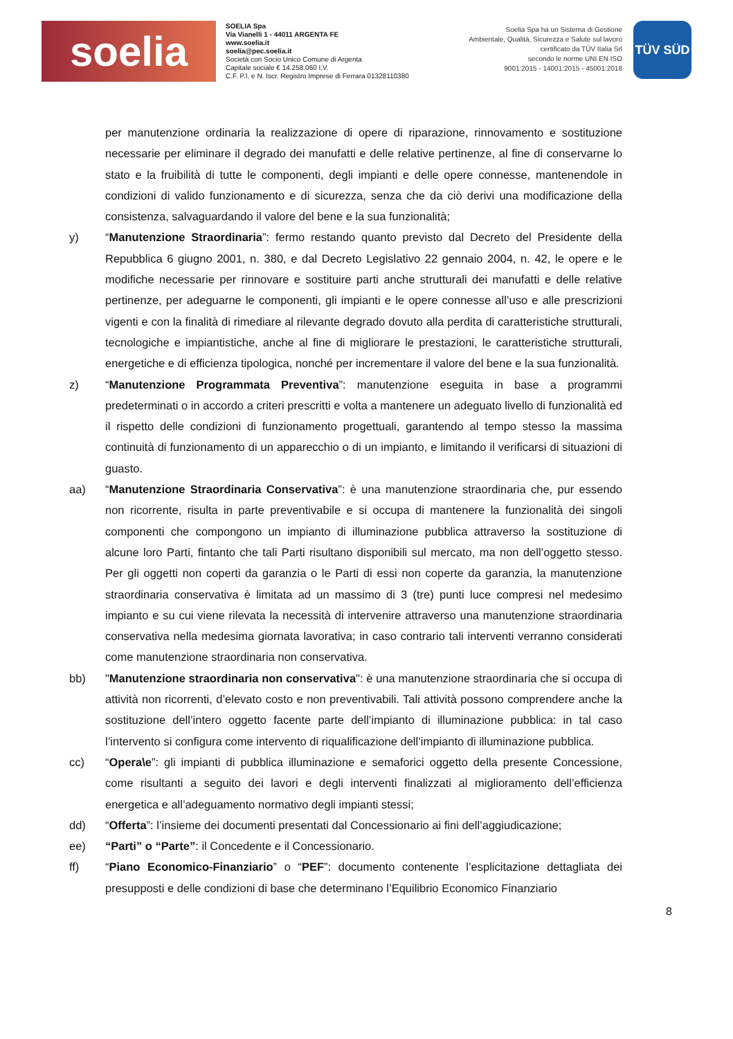soelia
SOELIA Spa
Via Vianelli 1 - 44011 ARGENTA FE
www.soelia.it
soelia@pec.soelia.it
Società con Socio Unico Comune di Argenta
Capitale sociale € 14.258.060 I.V.
C.F. P.I. e N. Iscr. Registro Imprese di Ferrara 01328110380
Soelia Spa ha un Sistema di Gestione
Ambientale, Qualità, Sicurezza e Salute sul lavoro
certificato da TÜV Italia Srl
secondo le norme UNI EN ISO
9001:2015 - 14001:2015 - 45001:2018
TÜV SÜD
per manutenzione ordinaria la realizzazione di opere di riparazione, rinnovamento e sostituzione necessarie per eliminare il degrado dei manufatti e delle relative pertinenze, al fine di conservarne lo stato e la fruibilità di tutte le componenti, degli impianti e delle opere connesse, mantenendole in condizioni di valido funzionamento e di sicurezza, senza che da ciò derivi una modificazione della consistenza, salvaguardando il valore del bene e la sua funzionalità;
y) “Manutenzione Straordinaria”: fermo restando quanto previsto dal Decreto del Presidente della Repubblica 6 giugno 2001, n. 380, e dal Decreto Legislativo 22 gennaio 2004, n. 42, le opere e le modifiche necessarie per rinnovare e sostituire parti anche strutturali dei manufatti e delle relative pertinenze, per adeguarne le componenti, gli impianti e le opere connesse all’uso e alle prescrizioni vigenti e con la finalità di rimediare al rilevante degrado dovuto alla perdita di caratteristiche strutturali, tecnologiche e impiantistiche, anche al fine di migliorare le prestazioni, le caratteristiche strutturali, energetiche e di efficienza tipologica, nonché per incrementare il valore del bene e la sua funzionalità.
z) “Manutenzione Programmata Preventiva”: manutenzione eseguita in base a programmi predeterminati o in accordo a criteri prescritti e volta a mantenere un adeguato livello di funzionalità ed il rispetto delle condizioni di funzionamento progettuali, garantendo al tempo stesso la massima continuità di funzionamento di un apparecchio o di un impianto, e limitando il verificarsi di situazioni di guasto.
aa) “Manutenzione Straordinaria Conservativa”: è una manutenzione straordinaria che, pur essendo non ricorrente, risulta in parte preventivabile e si occupa di mantenere la funzionalità dei singoli componenti che compongono un impianto di illuminazione pubblica attraverso la sostituzione di alcune loro Parti, fintanto che tali Parti risultano disponibili sul mercato, ma non dell’oggetto stesso. Per gli oggetti non coperti da garanzia o le Parti di essi non coperte da garanzia, la manutenzione straordinaria conservativa è limitata ad un massimo di 3 (tre) punti luce compresi nel medesimo impianto e su cui viene rilevata la necessità di intervenire attraverso una manutenzione straordinaria conservativa nella medesima giornata lavorativa; in caso contrario tali interventi verranno considerati come manutenzione straordinaria non conservativa.
bb) "Manutenzione straordinaria non conservativa": è una manutenzione straordinaria che si occupa di attività non ricorrenti, d’elevato costo e non preventivabili. Tali attività possono comprendere anche la sostituzione dell’intero oggetto facente parte dell’impianto di illuminazione pubblica: in tal caso l’intervento si configura come intervento di riqualificazione dell’impianto di illuminazione pubblica.
cc) “Opera\e”: gli impianti di pubblica illuminazione e semaforici oggetto della presente Concessione, come risultanti a seguito dei lavori e degli interventi finalizzati al miglioramento dell’efficienza energetica e all’adeguamento normativo degli impianti stessi;
dd) “Offerta”: l’insieme dei documenti presentati dal Concessionario ai fini dell’aggiudicazione;
ee) “Parti” o “Parte”: il Concedente e il Concessionario.
ff) “Piano Economico-Finanziario” o “PEF”: documento contenente l’esplicitazione dettagliata dei presupposti e delle condizioni di base che determinano l’Equilibrio Economico Finanziario
8